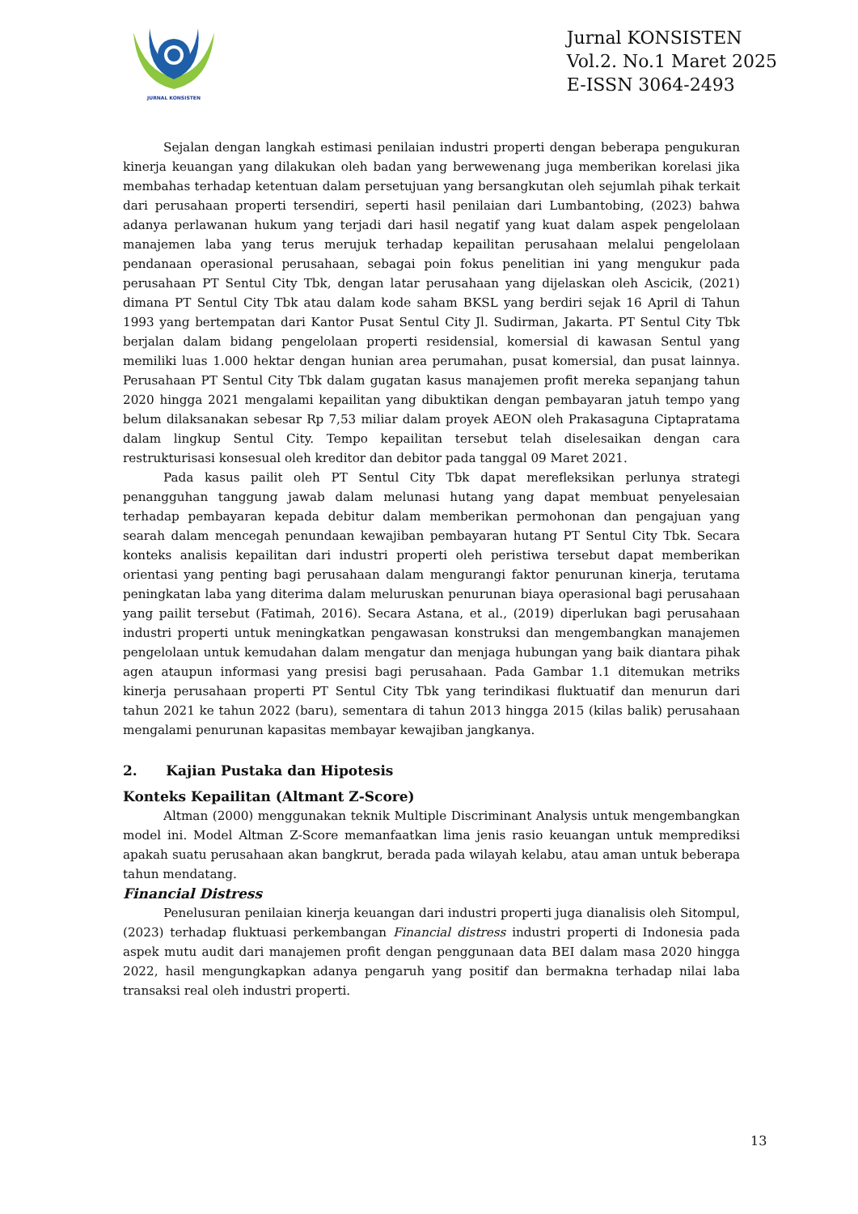JURNAL KONSISTEN
Jurnal KONSISTEN
Vol.2. No.1 Maret 2025
E-ISSN 3064-2493
Sejalan dengan langkah estimasi penilaian industri properti dengan beberapa pengukuran kinerja keuangan yang dilakukan oleh badan yang berwewenang juga memberikan korelasi jika membahas terhadap ketentuan dalam persetujuan yang bersangkutan oleh sejumlah pihak terkait dari perusahaan properti tersendiri, seperti hasil penilaian dari Lumbantobing, (2023) bahwa adanya perlawanan hukum yang terjadi dari hasil negatif yang kuat dalam aspek pengelolaan manajemen laba yang terus merujuk terhadap kepailitan perusahaan melalui pengelolaan pendanaan operasional perusahaan, sebagai poin fokus penelitian ini yang mengukur pada perusahaan PT Sentul City Tbk, dengan latar perusahaan yang dijelaskan oleh Ascicik, (2021) dimana PT Sentul City Tbk atau dalam kode saham BKSL yang berdiri sejak 16 April di Tahun 1993 yang bertempatan dari Kantor Pusat Sentul City Jl. Sudirman, Jakarta. PT Sentul City Tbk berjalan dalam bidang pengelolaan properti residensial, komersial di kawasan Sentul yang memiliki luas 1.000 hektar dengan hunian area perumahan, pusat komersial, dan pusat lainnya. Perusahaan PT Sentul City Tbk dalam gugatan kasus manajemen profit mereka sepanjang tahun 2020 hingga 2021 mengalami kepailitan yang dibuktikan dengan pembayaran jatuh tempo yang belum dilaksanakan sebesar Rp 7,53 miliar dalam proyek AEON oleh Prakasaguna Ciptapratama dalam lingkup Sentul City. Tempo kepailitan tersebut telah diselesaikan dengan cara restrukturisasi konsesual oleh kreditor dan debitor pada tanggal 09 Maret 2021.
Pada kasus pailit oleh PT Sentul City Tbk dapat merefleksikan perlunya strategi penangguhan tanggung jawab dalam melunasi hutang yang dapat membuat penyelesaian terhadap pembayaran kepada debitur dalam memberikan permohonan dan pengajuan yang searah dalam mencegah penundaan kewajiban pembayaran hutang PT Sentul City Tbk. Secara konteks analisis kepailitan dari industri properti oleh peristiwa tersebut dapat memberikan orientasi yang penting bagi perusahaan dalam mengurangi faktor penurunan kinerja, terutama peningkatan laba yang diterima dalam meluruskan penurunan biaya operasional bagi perusahaan yang pailit tersebut (Fatimah, 2016). Secara Astana, et al., (2019) diperlukan bagi perusahaan industri properti untuk meningkatkan pengawasan konstruksi dan mengembangkan manajemen pengelolaan untuk kemudahan dalam mengatur dan menjaga hubungan yang baik diantara pihak agen ataupun informasi yang presisi bagi perusahaan. Pada Gambar 1.1 ditemukan metriks kinerja perusahaan properti PT Sentul City Tbk yang terindikasi fluktuatif dan menurun dari tahun 2021 ke tahun 2022 (baru), sementara di tahun 2013 hingga 2015 (kilas balik) perusahaan mengalami penurunan kapasitas membayar kewajiban jangkanya.
2. Kajian Pustaka dan Hipotesis
Konteks Kepailitan (Altmant Z-Score)
Altman (2000) menggunakan teknik Multiple Discriminant Analysis untuk mengembangkan model ini. Model Altman Z-Score memanfaatkan lima jenis rasio keuangan untuk memprediksi apakah suatu perusahaan akan bangkrut, berada pada wilayah kelabu, atau aman untuk beberapa tahun mendatang.
Financial Distress
Penelusuran penilaian kinerja keuangan dari industri properti juga dianalisis oleh Sitompul, (2023) terhadap fluktuasi perkembangan Financial distress industri properti di Indonesia pada aspek mutu audit dari manajemen profit dengan penggunaan data BEI dalam masa 2020 hingga 2022, hasil mengungkapkan adanya pengaruh yang positif dan bermakna terhadap nilai laba transaksi real oleh industri properti.
13